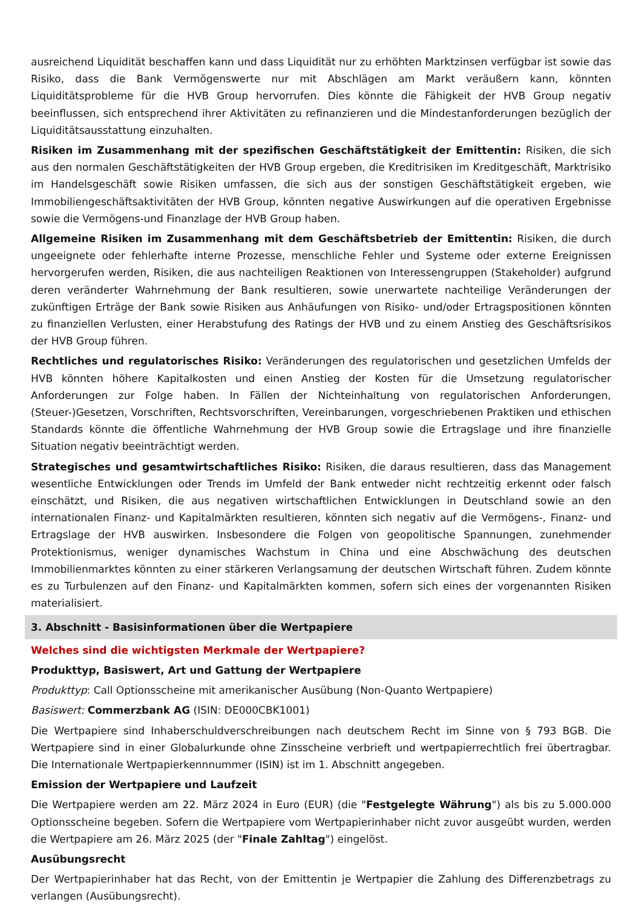ausreichend Liquidität beschaffen kann und dass Liquidität nur zu erhöhten Marktzinsen verfügbar ist sowie das Risiko, dass die Bank Vermögenswerte nur mit Abschlägen am Markt veräußern kann, könnten Liquiditätsprobleme für die HVB Group hervorrufen. Dies könnte die Fähigkeit der HVB Group negativ beeinflussen, sich entsprechend ihrer Aktivitäten zu refinanzieren und die Mindestanforderungen bezüglich der Liquiditätsausstattung einzuhalten.
Risiken im Zusammenhang mit der spezifischen Geschäftstätigkeit der Emittentin: Risiken, die sich aus den normalen Geschäftstätigkeiten der HVB Group ergeben, die Kreditrisiken im Kreditgeschäft, Marktrisiko im Handelsgeschäft sowie Risiken umfassen, die sich aus der sonstigen Geschäftstätigkeit ergeben, wie Immobiliengeschäftsaktivitäten der HVB Group, könnten negative Auswirkungen auf die operativen Ergebnisse sowie die Vermögens-und Finanzlage der HVB Group haben.
Allgemeine Risiken im Zusammenhang mit dem Geschäftsbetrieb der Emittentin: Risiken, die durch ungeeignete oder fehlerhafte interne Prozesse, menschliche Fehler und Systeme oder externe Ereignissen hervorgerufen werden, Risiken, die aus nachteiligen Reaktionen von Interessengruppen (Stakeholder) aufgrund deren veränderter Wahrnehmung der Bank resultieren, sowie unerwartete nachteilige Veränderungen der zukünftigen Erträge der Bank sowie Risiken aus Anhäufungen von Risiko- und/oder Ertragspositionen könnten zu finanziellen Verlusten, einer Herabstufung des Ratings der HVB und zu einem Anstieg des Geschäftsrisikos der HVB Group führen.
Rechtliches und regulatorisches Risiko: Veränderungen des regulatorischen und gesetzlichen Umfelds der HVB könnten höhere Kapitalkosten und einen Anstieg der Kosten für die Umsetzung regulatorischer Anforderungen zur Folge haben. In Fällen der Nichteinhaltung von regulatorischen Anforderungen, (Steuer-)Gesetzen, Vorschriften, Rechtsvorschriften, Vereinbarungen, vorgeschriebenen Praktiken und ethischen Standards könnte die öffentliche Wahrnehmung der HVB Group sowie die Ertragslage und ihre finanzielle Situation negativ beeinträchtigt werden.
Strategisches und gesamtwirtschaftliches Risiko: Risiken, die daraus resultieren, dass das Management wesentliche Entwicklungen oder Trends im Umfeld der Bank entweder nicht rechtzeitig erkennt oder falsch einschätzt, und Risiken, die aus negativen wirtschaftlichen Entwicklungen in Deutschland sowie an den internationalen Finanz- und Kapitalmärkten resultieren, könnten sich negativ auf die Vermögens-, Finanz- und Ertragslage der HVB auswirken. Insbesondere die Folgen von geopolitische Spannungen, zunehmender Protektionismus, weniger dynamisches Wachstum in China und eine Abschwächung des deutschen Immobilienmarktes könnten zu einer stärkeren Verlangsamung der deutschen Wirtschaft führen. Zudem könnte es zu Turbulenzen auf den Finanz- und Kapitalmärkten kommen, sofern sich eines der vorgenannten Risiken materialisiert.
3. Abschnitt - Basisinformationen über die Wertpapiere
Welches sind die wichtigsten Merkmale der Wertpapiere?
Produkttyp, Basiswert, Art und Gattung der Wertpapiere
Produkttyp: Call Optionsscheine mit amerikanischer Ausübung (Non-Quanto Wertpapiere)
Basiswert: Commerzbank AG (ISIN: DE000CBK1001)
Die Wertpapiere sind Inhaberschuldverschreibungen nach deutschem Recht im Sinne von § 793 BGB. Die Wertpapiere sind in einer Globalurkunde ohne Zinsscheine verbrieft und wertpapierrechtlich frei übertragbar. Die Internationale Wertpapierkennnummer (ISIN) ist im 1. Abschnitt angegeben.
Emission der Wertpapiere und Laufzeit
Die Wertpapiere werden am 22. März 2024 in Euro (EUR) (die "Festgelegte Währung") als bis zu 5.000.000 Optionsscheine begeben. Sofern die Wertpapiere vom Wertpapierinhaber nicht zuvor ausgeübt wurden, werden die Wertpapiere am 26. März 2025 (der "Finale Zahltag") eingelöst.
Ausübungsrecht
Der Wertpapierinhaber hat das Recht, von der Emittentin je Wertpapier die Zahlung des Differenzbetrags zu verlangen (Ausübungsrecht).